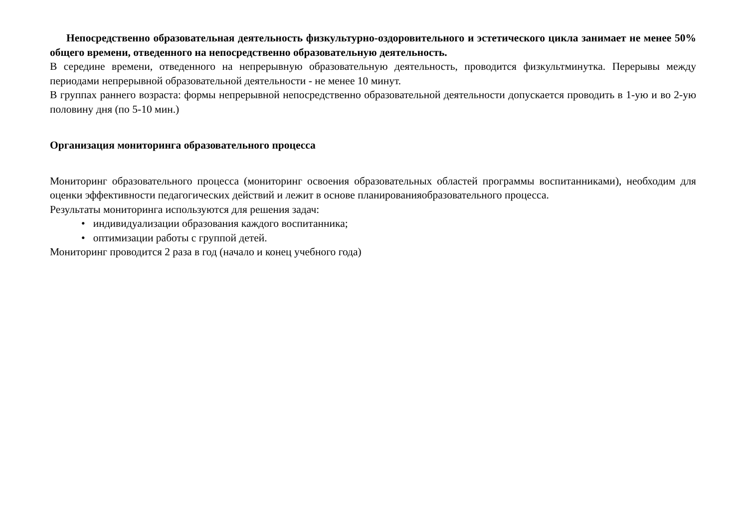Непосредственно образовательная деятельность физкультурно-оздоровительного и эстетического цикла занимает не менее 50% общего времени, отведенного на непосредственно образовательную деятельность.
В середине времени, отведенного на непрерывную образовательную деятельность, проводится физкультминутка. Перерывы между периодами непрерывной образовательной деятельности - не менее 10 минут.
В группах раннего возраста: формы непрерывной непосредственно образовательной деятельности допускается проводить в 1-ую и во 2-ую половину дня (по 5-10 мин.)
Организация мониторинга образовательного процесса
Мониторинг образовательного процесса (мониторинг освоения образовательных областей программы воспитанниками), необходим для оценки эффективности педагогических действий и лежит в основе планированияобразовательного процесса.
Результаты мониторинга используются для решения задач:
• индивидуализации образования каждого воспитанника;
• оптимизации работы с группой детей.
Мониторинг проводится 2 раза в год (начало и конец учебного года)